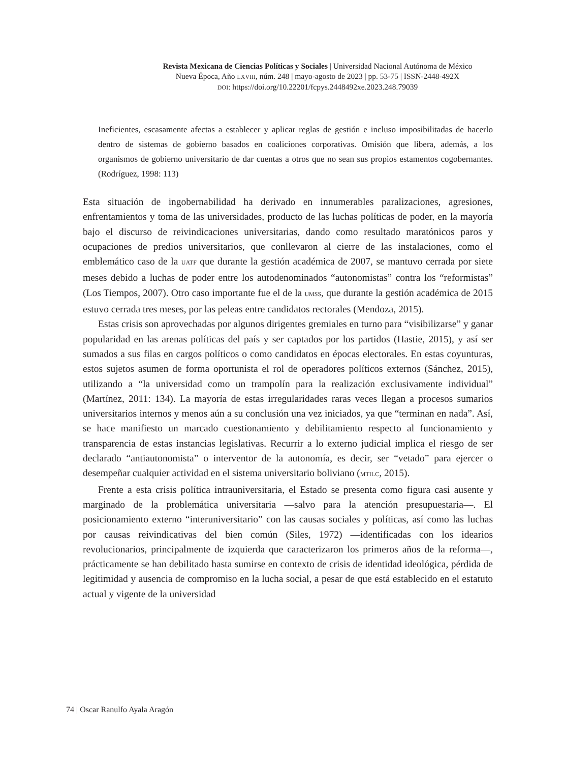Revista Mexicana de Ciencias Políticas y Sociales | Universidad Nacional Autónoma de México
Nueva Época, Año LXVIII, núm. 248 | mayo-agosto de 2023 | pp. 53-75 | ISSN-2448-492X
DOI: https://doi.org/10.22201/fcpys.2448492xe.2023.248.79039
Ineficientes, escasamente afectas a establecer y aplicar reglas de gestión e incluso imposibilitadas de hacerlo dentro de sistemas de gobierno basados en coaliciones corporativas. Omisión que libera, además, a los organismos de gobierno universitario de dar cuentas a otros que no sean sus propios estamentos cogobernantes. (Rodríguez, 1998: 113)
Esta situación de ingobernabilidad ha derivado en innumerables paralizaciones, agresiones, enfrentamientos y toma de las universidades, producto de las luchas políticas de poder, en la mayoría bajo el discurso de reivindicaciones universitarias, dando como resultado maratónicos paros y ocupaciones de predios universitarios, que conllevaron al cierre de las instalaciones, como el emblemático caso de la UATF que durante la gestión académica de 2007, se mantuvo cerrada por siete meses debido a luchas de poder entre los autodenominados “autonomistas” contra los “reformistas” (Los Tiempos, 2007). Otro caso importante fue el de la UMSS, que durante la gestión académica de 2015 estuvo cerrada tres meses, por las peleas entre candidatos rectorales (Mendoza, 2015).
Estas crisis son aprovechadas por algunos dirigentes gremiales en turno para “visibilizarse” y ganar popularidad en las arenas políticas del país y ser captados por los partidos (Hastie, 2015), y así ser sumados a sus filas en cargos políticos o como candidatos en épocas electorales. En estas coyunturas, estos sujetos asumen de forma oportunista el rol de operadores políticos externos (Sánchez, 2015), utilizando a “la universidad como un trampolín para la realización exclusivamente individual” (Martínez, 2011: 134). La mayoría de estas irregularidades raras veces llegan a procesos sumarios universitarios internos y menos aún a su conclusión una vez iniciados, ya que “terminan en nada”. Así, se hace manifiesto un marcado cuestionamiento y debilitamiento respecto al funcionamiento y transparencia de estas instancias legislativas. Recurrir a lo externo judicial implica el riesgo de ser declarado “antiautonomista” o interventor de la autonomía, es decir, ser “vetado” para ejercer o desempeñar cualquier actividad en el sistema universitario boliviano (MTILC, 2015).
Frente a esta crisis política intrauniversitaria, el Estado se presenta como figura casi ausente y marginado de la problemática universitaria —salvo para la atención presupuestaria—. El posicionamiento externo “interuniversitario” con las causas sociales y políticas, así como las luchas por causas reivindicativas del bien común (Siles, 1972) —identificadas con los idearios revolucionarios, principalmente de izquierda que caracterizaron los primeros años de la reforma—, prácticamente se han debilitado hasta sumirse en contexto de crisis de identidad ideológica, pérdida de legitimidad y ausencia de compromiso en la lucha social, a pesar de que está establecido en el estatuto actual y vigente de la universidad
74 | Oscar Ranulfo Ayala Aragón